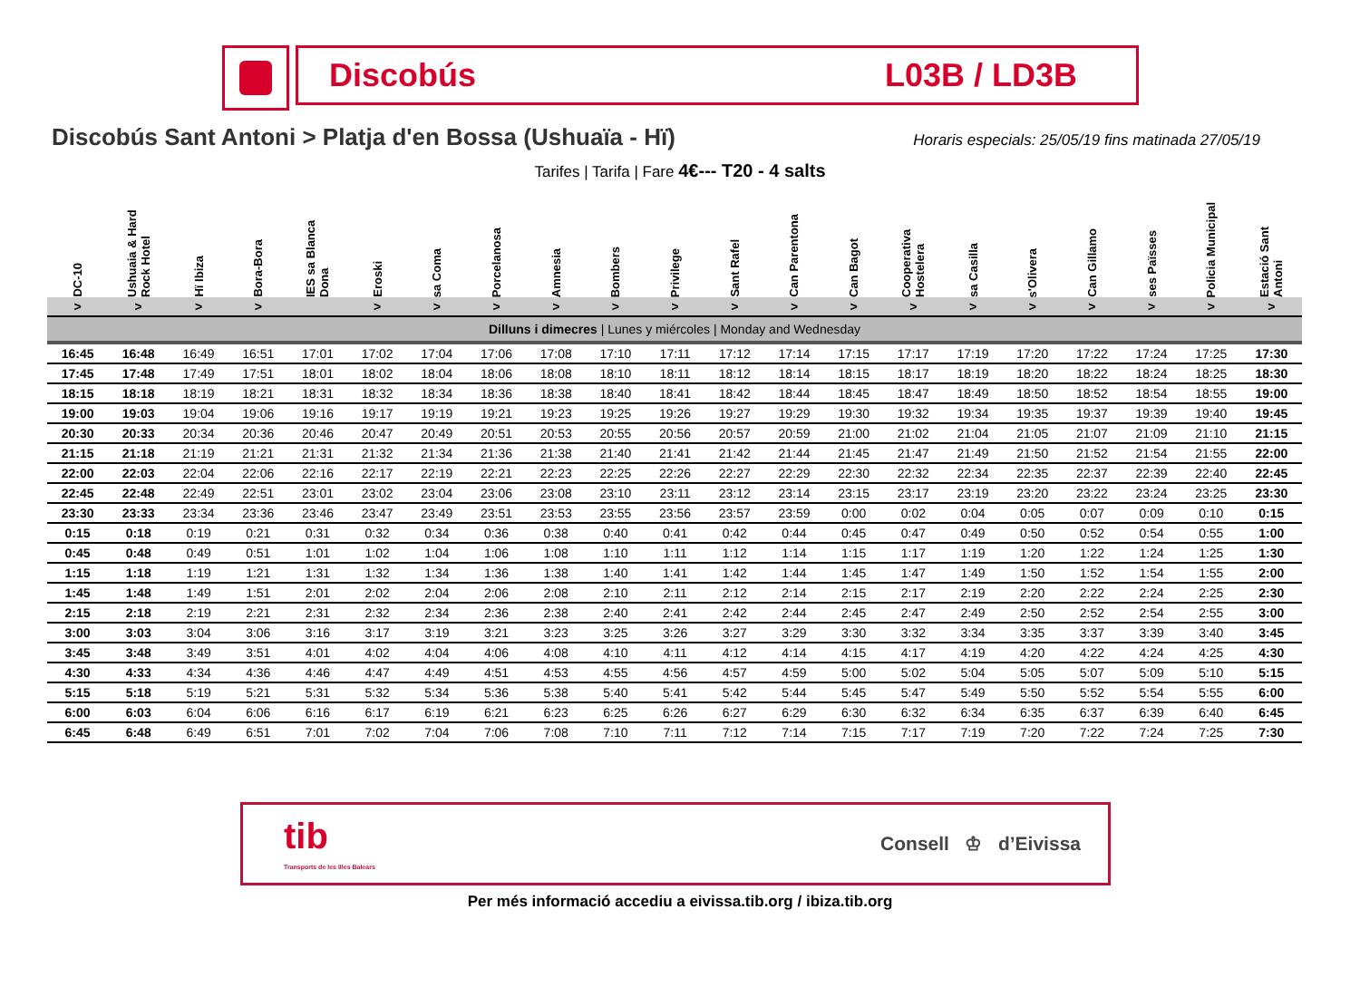Discobús L03B / LD3B
Discobús Sant Antoni > Platja d'en Bossa (Ushuaïa - Hï)
Horaris especials: 25/05/19 fins matinada 27/05/19
Tarifes | Tarifa | Fare 4€--- T20 - 4 salts
| DC-10 | Ushuaia & Hard Rock Hotel | Hï Ibiza | Bora-Bora | IES sa Blanca Dona | Eroski | sa Coma | Porcelanosa | Amnesia | Bombers | Privilege | Sant Rafel | Can Parentona | Can Bagot | Cooperativa Hostelera | sa Casilla | s'Olivera | Can Gillamo | ses Païsses | Policia Municipal | Estació Sant Antoni |
| --- | --- | --- | --- | --- | --- | --- | --- | --- | --- | --- | --- | --- | --- | --- | --- | --- | --- | --- | --- | --- |
| > | > | > | > | | > | > | > | > | > | > | > | > | > | > | > | > | > | > | > | > |
| Dilluns i dimecres / Lunes y miércoles / Monday and Wednesday | | | | | | | | | | | | | | | | | | | | |
| 16:45 | 16:48 | 16:49 | 16:51 | 17:01 | 17:02 | 17:04 | 17:06 | 17:08 | 17:10 | 17:11 | 17:12 | 17:14 | 17:15 | 17:17 | 17:19 | 17:20 | 17:22 | 17:24 | 17:25 | 17:30 |
| 17:45 | 17:48 | 17:49 | 17:51 | 18:01 | 18:02 | 18:04 | 18:06 | 18:08 | 18:10 | 18:11 | 18:12 | 18:14 | 18:15 | 18:17 | 18:19 | 18:20 | 18:22 | 18:24 | 18:25 | 18:30 |
| 18:15 | 18:18 | 18:19 | 18:21 | 18:31 | 18:32 | 18:34 | 18:36 | 18:38 | 18:40 | 18:41 | 18:42 | 18:44 | 18:45 | 18:47 | 18:49 | 18:50 | 18:52 | 18:54 | 18:55 | 19:00 |
| 19:00 | 19:03 | 19:04 | 19:06 | 19:16 | 19:17 | 19:19 | 19:21 | 19:23 | 19:25 | 19:26 | 19:27 | 19:29 | 19:30 | 19:32 | 19:34 | 19:35 | 19:37 | 19:39 | 19:40 | 19:45 |
| 20:30 | 20:33 | 20:34 | 20:36 | 20:46 | 20:47 | 20:49 | 20:51 | 20:53 | 20:55 | 20:56 | 20:57 | 20:59 | 21:00 | 21:02 | 21:04 | 21:05 | 21:07 | 21:09 | 21:10 | 21:15 |
| 21:15 | 21:18 | 21:19 | 21:21 | 21:31 | 21:32 | 21:34 | 21:36 | 21:38 | 21:40 | 21:41 | 21:42 | 21:44 | 21:45 | 21:47 | 21:49 | 21:50 | 21:52 | 21:54 | 21:55 | 22:00 |
| 22:00 | 22:03 | 22:04 | 22:06 | 22:16 | 22:17 | 22:19 | 22:21 | 22:23 | 22:25 | 22:26 | 22:27 | 22:29 | 22:30 | 22:32 | 22:34 | 22:35 | 22:37 | 22:39 | 22:40 | 22:45 |
| 22:45 | 22:48 | 22:49 | 22:51 | 23:01 | 23:02 | 23:04 | 23:06 | 23:08 | 23:10 | 23:11 | 23:12 | 23:14 | 23:15 | 23:17 | 23:19 | 23:20 | 23:22 | 23:24 | 23:25 | 23:30 |
| 23:30 | 23:33 | 23:34 | 23:36 | 23:46 | 23:47 | 23:49 | 23:51 | 23:53 | 23:55 | 23:56 | 23:57 | 23:59 | 0:00 | 0:02 | 0:04 | 0:05 | 0:07 | 0:09 | 0:10 | 0:15 |
| 0:15 | 0:18 | 0:19 | 0:21 | 0:31 | 0:32 | 0:34 | 0:36 | 0:38 | 0:40 | 0:41 | 0:42 | 0:44 | 0:45 | 0:47 | 0:49 | 0:50 | 0:52 | 0:54 | 0:55 | 1:00 |
| 0:45 | 0:48 | 0:49 | 0:51 | 1:01 | 1:02 | 1:04 | 1:06 | 1:08 | 1:10 | 1:11 | 1:12 | 1:14 | 1:15 | 1:17 | 1:19 | 1:20 | 1:22 | 1:24 | 1:25 | 1:30 |
| 1:15 | 1:18 | 1:19 | 1:21 | 1:31 | 1:32 | 1:34 | 1:36 | 1:38 | 1:40 | 1:41 | 1:42 | 1:44 | 1:45 | 1:47 | 1:49 | 1:50 | 1:52 | 1:54 | 1:55 | 2:00 |
| 1:45 | 1:48 | 1:49 | 1:51 | 2:01 | 2:02 | 2:04 | 2:06 | 2:08 | 2:10 | 2:11 | 2:12 | 2:14 | 2:15 | 2:17 | 2:19 | 2:20 | 2:22 | 2:24 | 2:25 | 2:30 |
| 2:15 | 2:18 | 2:19 | 2:21 | 2:31 | 2:32 | 2:34 | 2:36 | 2:38 | 2:40 | 2:41 | 2:42 | 2:44 | 2:45 | 2:47 | 2:49 | 2:50 | 2:52 | 2:54 | 2:55 | 3:00 |
| 3:00 | 3:03 | 3:04 | 3:06 | 3:16 | 3:17 | 3:19 | 3:21 | 3:23 | 3:25 | 3:26 | 3:27 | 3:29 | 3:30 | 3:32 | 3:34 | 3:35 | 3:37 | 3:39 | 3:40 | 3:45 |
| 3:45 | 3:48 | 3:49 | 3:51 | 4:01 | 4:02 | 4:04 | 4:06 | 4:08 | 4:10 | 4:11 | 4:12 | 4:14 | 4:15 | 4:17 | 4:19 | 4:20 | 4:22 | 4:24 | 4:25 | 4:30 |
| 4:30 | 4:33 | 4:34 | 4:36 | 4:46 | 4:47 | 4:49 | 4:51 | 4:53 | 4:55 | 4:56 | 4:57 | 4:59 | 5:00 | 5:02 | 5:04 | 5:05 | 5:07 | 5:09 | 5:10 | 5:15 |
| 5:15 | 5:18 | 5:19 | 5:21 | 5:31 | 5:32 | 5:34 | 5:36 | 5:38 | 5:40 | 5:41 | 5:42 | 5:44 | 5:45 | 5:47 | 5:49 | 5:50 | 5:52 | 5:54 | 5:55 | 6:00 |
| 6:00 | 6:03 | 6:04 | 6:06 | 6:16 | 6:17 | 6:19 | 6:21 | 6:23 | 6:25 | 6:26 | 6:27 | 6:29 | 6:30 | 6:32 | 6:34 | 6:35 | 6:37 | 6:39 | 6:40 | 6:45 |
| 6:45 | 6:48 | 6:49 | 6:51 | 7:01 | 7:02 | 7:04 | 7:06 | 7:08 | 7:10 | 7:11 | 7:12 | 7:14 | 7:15 | 7:17 | 7:19 | 7:20 | 7:22 | 7:24 | 7:25 | 7:30 |
tib
Transports de les Illes Balears
Consell ♔ d’Eivissa
Per més informació accediu a eivissa.tib.org / ibiza.tib.org